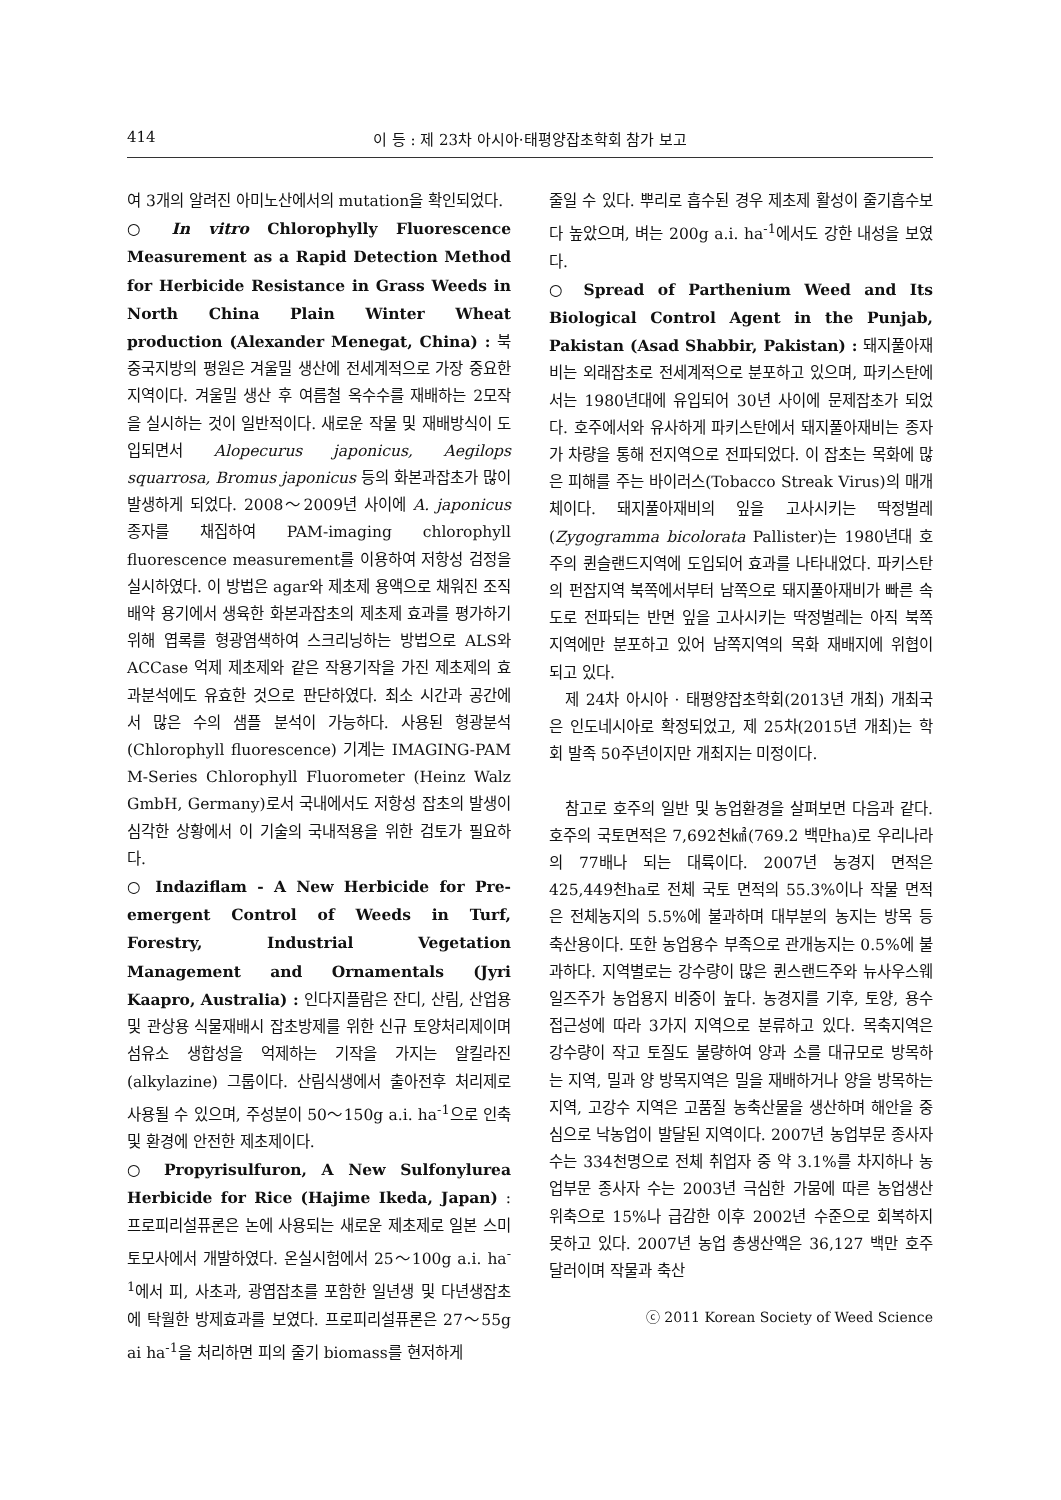414 이 등 : 제 23차 아시아·태평양잡초학회 참가 보고
여 3개의 알려진 아미노산에서의 mutation을 확인되었다.
○ In vitro Chlorophylly Fluorescence Measurement as a Rapid Detection Method for Herbicide Resistance in Grass Weeds in North China Plain Winter Wheat production (Alexander Menegat, China) : 북중국지방의 평원은 겨울밀 생산에 전세계적으로 가장 중요한 지역이다. 겨울밀 생산 후 여름철 옥수수를 재배하는 2모작을 실시하는 것이 일반적이다. 새로운 작물 및 재배방식이 도입되면서 Alopecurus japonicus, Aegilops squarrosa, Bromus japonicus 등의 화본과잡초가 많이 발생하게 되었다. 2008～2009년 사이에 A. japonicus 종자를 채집하여 PAM-imaging chlorophyll fluorescence measurement를 이용하여 저항성 검정을 실시하였다. 이 방법은 agar와 제초제 용액으로 채워진 조직배약 용기에서 생육한 화본과잡초의 제초제 효과를 평가하기 위해 엽록를 형광염색하여 스크리닝하는 방법으로 ALS와 ACCase 억제 제초제와 같은 작용기작을 가진 제초제의 효과분석에도 유효한 것으로 판단하였다. 최소 시간과 공간에서 많은 수의 샘플 분석이 가능하다. 사용된 형광분석(Chlorophyll fluorescence) 기계는 IMAGING-PAM M-Series Chlorophyll Fluorometer (Heinz Walz GmbH, Germany)로서 국내에서도 저항성 잡초의 발생이 심각한 상황에서 이 기술의 국내적용을 위한 검토가 필요하다.
○ Indaziflam - A New Herbicide for Pre-emergent Control of Weeds in Turf, Forestry, Industrial Vegetation Management and Ornamentals (Jyri Kaapro, Australia) : 인다지플람은 잔디, 산림, 산업용 및 관상용 식물재배시 잡초방제를 위한 신규 토양처리제이며 섬유소 생합성을 억제하는 기작을 가지는 알킬라진(alkylazine) 그룹이다. 산림식생에서 출아전후 처리제로 사용될 수 있으며, 주성분이 50～150g a.i. ha<sup>-1</sup>으로 인축 및 환경에 안전한 제초제이다.
○ Propyrisulfuron, A New Sulfonylurea Herbicide for Rice (Hajime Ikeda, Japan) : 프로피리설퓨론은 논에 사용되는 새로운 제초제로 일본 스미토모사에서 개발하였다. 온실시험에서 25～100g a.i. ha<sup>-1</sup>에서 피, 사초과, 광엽잡초를 포함한 일년생 및 다년생잡초에 탁월한 방제효과를 보였다. 프로피리설퓨론은 27～55g ai ha<sup>-1</sup>을 처리하면 피의 줄기 biomass를 현저하게
줄일 수 있다. 뿌리로 흡수된 경우 제초제 활성이 줄기흡수보다 높았으며, 벼는 200g a.i. ha<sup>-1</sup>에서도 강한 내성을 보였다.
○ Spread of Parthenium Weed and Its Biological Control Agent in the Punjab, Pakistan (Asad Shabbir, Pakistan) : 돼지풀아재비는 외래잡초로 전세계적으로 분포하고 있으며, 파키스탄에서는 1980년대에 유입되어 30년 사이에 문제잡초가 되었다. 호주에서와 유사하게 파키스탄에서 돼지풀아재비는 종자가 차량을 통해 전지역으로 전파되었다. 이 잡초는 목화에 많은 피해를 주는 바이러스(Tobacco Streak Virus)의 매개체이다. 돼지풀아재비의 잎을 고사시키는 딱정벌레(Zygogramma bicolorata Pallister)는 1980년대 호주의 퀸슬랜드지역에 도입되어 효과를 나타내었다. 파키스탄의 펀잡지역 북쪽에서부터 남쪽으로 돼지풀아재비가 빠른 속도로 전파되는 반면 잎을 고사시키는 딱정벌레는 아직 북쪽지역에만 분포하고 있어 남쪽지역의 목화 재배지에 위협이 되고 있다.
제 24차 아시아 · 태평양잡초학회(2013년 개최) 개최국은 인도네시아로 확정되었고, 제 25차(2015년 개최)는 학회 발족 50주년이지만 개최지는 미정이다.
참고로 호주의 일반 및 농업환경을 살펴보면 다음과 같다. 호주의 국토면적은 7,692천㎢(769.2 백만ha)로 우리나라의 77배나 되는 대륙이다. 2007년 농경지 면적은 425,449천ha로 전체 국토 면적의 55.3%이나 작물 면적은 전체농지의 5.5%에 불과하며 대부분의 농지는 방목 등 축산용이다. 또한 농업용수 부족으로 관개농지는 0.5%에 불과하다. 지역별로는 강수량이 많은 퀸스랜드주와 뉴사우스웨일즈주가 농업용지 비중이 높다. 농경지를 기후, 토양, 용수 접근성에 따라 3가지 지역으로 분류하고 있다. 목축지역은 강수량이 작고 토질도 불량하여 양과 소를 대규모로 방목하는 지역, 밀과 양 방목지역은 밀을 재배하거나 양을 방목하는 지역, 고강수 지역은 고품질 농축산물을 생산하며 해안을 중심으로 낙농업이 발달된 지역이다. 2007년 농업부문 종사자 수는 334천명으로 전체 취업자 중 약 3.1%를 차지하나 농업부문 종사자 수는 2003년 극심한 가뭄에 따른 농업생산 위축으로 15%나 급감한 이후 2002년 수준으로 회복하지 못하고 있다. 2007년 농업 총생산액은 36,127 백만 호주달러이며 작물과 축산
ⓒ 2011 Korean Society of Weed Science